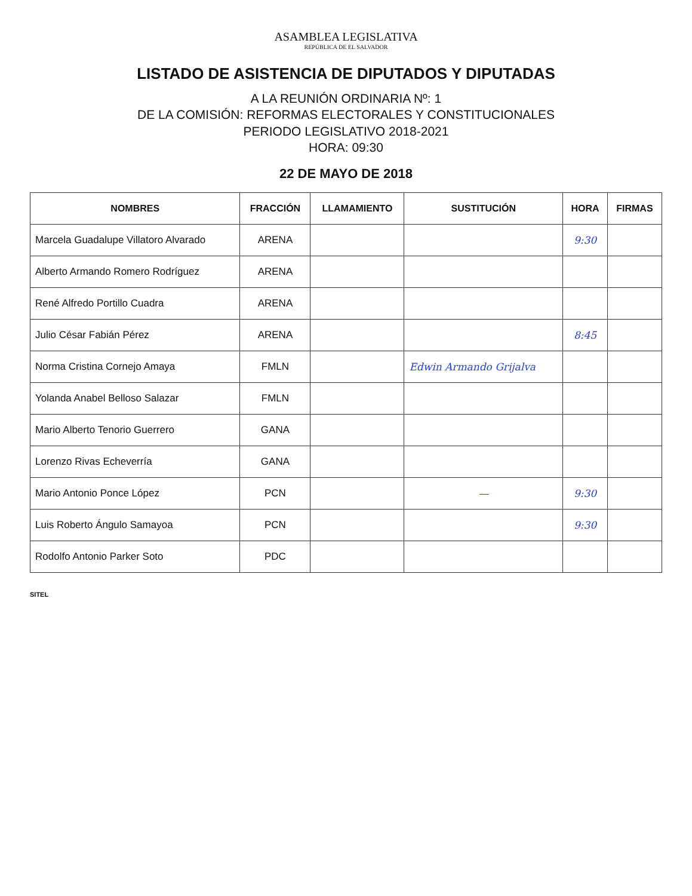ASAMBLEA LEGISLATIVA
REPÚBLICA DE EL SALVADOR
LISTADO DE ASISTENCIA DE DIPUTADOS Y DIPUTADAS
A LA REUNIÓN ORDINARIA Nº: 1
DE LA COMISIÓN: REFORMAS ELECTORALES Y CONSTITUCIONALES
PERIODO LEGISLATIVO 2018-2021
HORA: 09:30
22 DE MAYO DE 2018
| NOMBRES | FRACCIÓN | LLAMAMIENTO | SUSTITUCIÓN | HORA | FIRMAS |
| --- | --- | --- | --- | --- | --- |
| Marcela Guadalupe Villatoro Alvarado | ARENA | | | 9:30 | |
| Alberto Armando Romero Rodríguez | ARENA | | | | |
| René Alfredo Portillo Cuadra | ARENA | | | | |
| Julio César Fabián Pérez | ARENA | | | 8:45 | |
| Norma Cristina Cornejo Amaya | FMLN | | Edwin Armando Grijalva | | |
| Yolanda Anabel Belloso Salazar | FMLN | | | | |
| Mario Alberto Tenorio Guerrero | GANA | | | | |
| Lorenzo Rivas Echeverría | GANA | | | | |
| Mario Antonio Ponce López | PCN | | — | 9:30 | |
| Luis Roberto Ángulo Samayoa | PCN | | | 9:30 | |
| Rodolfo Antonio Parker Soto | PDC | | | | |
SITEL